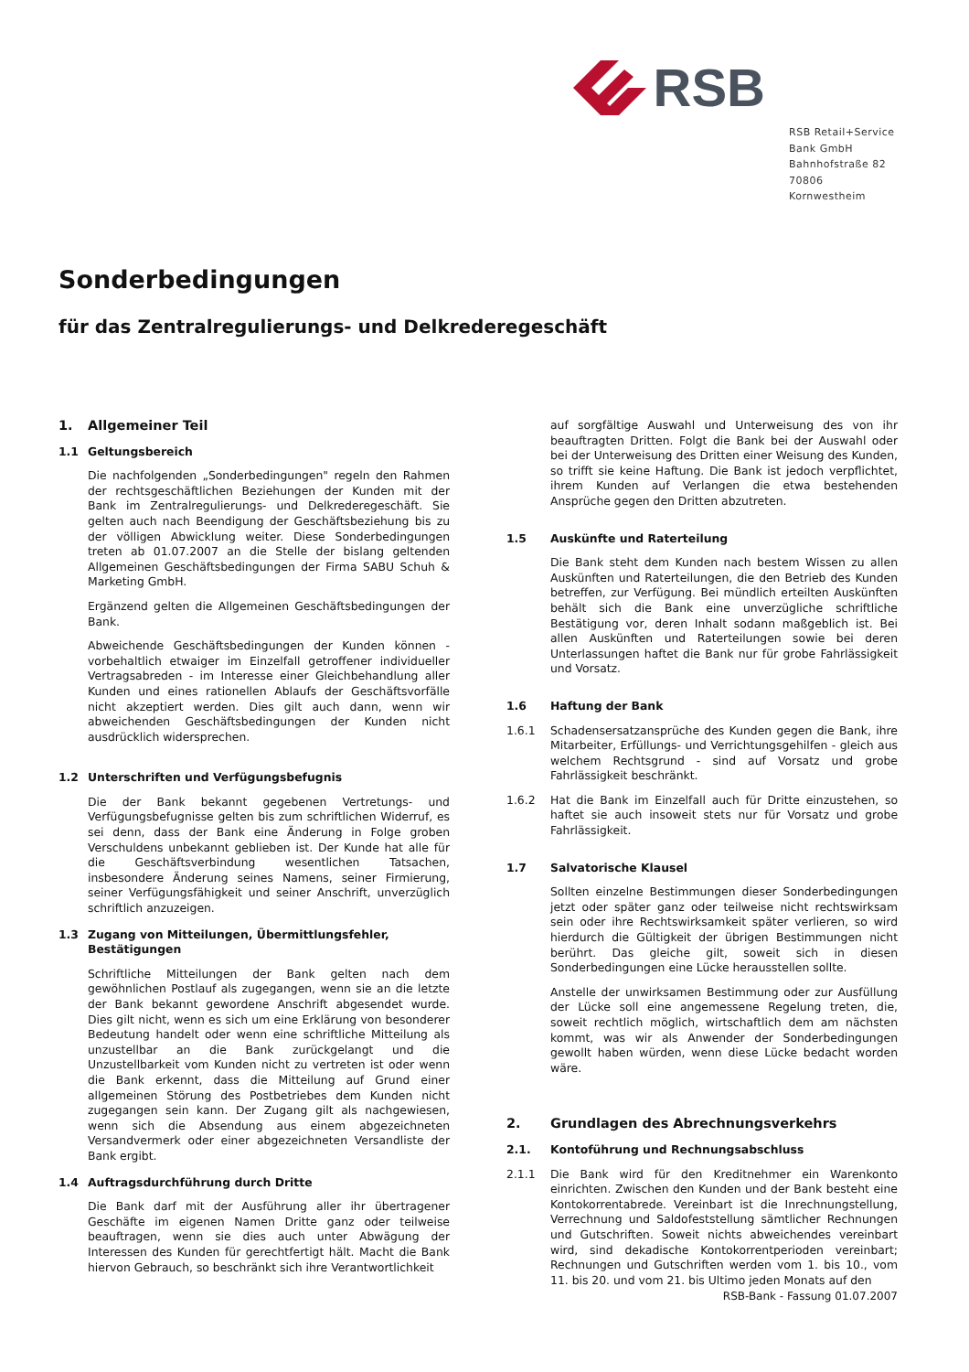RSB
RSB Retail+Service Bank GmbH
Bahnhofstraße 82
70806 Kornwestheim
Sonderbedingungen
für das Zentralregulierungs- und Delkrederegeschäft
1. Allgemeiner Teil
1.1 Geltungsbereich
Die nachfolgenden „Sonderbedingungen" regeln den Rahmen der rechtsgeschäftlichen Beziehungen der Kunden mit der Bank im Zentralregulierungs- und Delkrederegeschäft. Sie gelten auch nach Beendigung der Geschäftsbeziehung bis zu der völligen Abwicklung weiter. Diese Sonderbedingungen treten ab 01.07.2007 an die Stelle der bislang geltenden Allgemeinen Geschäftsbedingungen der Firma SABU Schuh & Marketing GmbH.
Ergänzend gelten die Allgemeinen Geschäftsbedingungen der Bank.
Abweichende Geschäftsbedingungen der Kunden können - vorbehaltlich etwaiger im Einzelfall getroffener individueller Vertragsabreden - im Interesse einer Gleichbehandlung aller Kunden und eines rationellen Ablaufs der Geschäftsvorfälle nicht akzeptiert werden. Dies gilt auch dann, wenn wir abweichenden Geschäftsbedingungen der Kunden nicht ausdrücklich widersprechen.
1.2 Unterschriften und Verfügungsbefugnis
Die der Bank bekannt gegebenen Vertretungs- und Verfügungsbefugnisse gelten bis zum schriftlichen Widerruf, es sei denn, dass der Bank eine Änderung in Folge groben Verschuldens unbekannt geblieben ist. Der Kunde hat alle für die Geschäftsverbindung wesentlichen Tatsachen, insbesondere Änderung seines Namens, seiner Firmierung, seiner Verfügungsfähigkeit und seiner Anschrift, unverzüglich schriftlich anzuzeigen.
1.3 Zugang von Mitteilungen, Übermittlungsfehler, Bestätigungen
Schriftliche Mitteilungen der Bank gelten nach dem gewöhnlichen Postlauf als zugegangen, wenn sie an die letzte der Bank bekannt gewordene Anschrift abgesendet wurde. Dies gilt nicht, wenn es sich um eine Erklärung von besonderer Bedeutung handelt oder wenn eine schriftliche Mitteilung als unzustellbar an die Bank zurückgelangt und die Unzustellbarkeit vom Kunden nicht zu vertreten ist oder wenn die Bank erkennt, dass die Mitteilung auf Grund einer allgemeinen Störung des Postbetriebes dem Kunden nicht zugegangen sein kann. Der Zugang gilt als nachgewiesen, wenn sich die Absendung aus einem abgezeichneten Versandvermerk oder einer abgezeichneten Versandliste der Bank ergibt.
1.4 Auftragsdurchführung durch Dritte
Die Bank darf mit der Ausführung aller ihr übertragener Geschäfte im eigenen Namen Dritte ganz oder teilweise beauftragen, wenn sie dies auch unter Abwägung der Interessen des Kunden für gerechtfertigt hält. Macht die Bank hiervon Gebrauch, so beschränkt sich ihre Verantwortlichkeit
auf sorgfältige Auswahl und Unterweisung des von ihr beauftragten Dritten. Folgt die Bank bei der Auswahl oder bei der Unterweisung des Dritten einer Weisung des Kunden, so trifft sie keine Haftung. Die Bank ist jedoch verpflichtet, ihrem Kunden auf Verlangen die etwa bestehenden Ansprüche gegen den Dritten abzutreten.
1.5 Auskünfte und Raterteilung
Die Bank steht dem Kunden nach bestem Wissen zu allen Auskünften und Raterteilungen, die den Betrieb des Kunden betreffen, zur Verfügung. Bei mündlich erteilten Auskünften behält sich die Bank eine unverzügliche schriftliche Bestätigung vor, deren Inhalt sodann maßgeblich ist. Bei allen Auskünften und Raterteilungen sowie bei deren Unterlassungen haftet die Bank nur für grobe Fahrlässigkeit und Vorsatz.
1.6 Haftung der Bank
1.6.1 Schadensersatzansprüche des Kunden gegen die Bank, ihre Mitarbeiter, Erfüllungs- und Verrichtungsgehilfen - gleich aus welchem Rechtsgrund - sind auf Vorsatz und grobe Fahrlässigkeit beschränkt.
1.6.2 Hat die Bank im Einzelfall auch für Dritte einzustehen, so haftet sie auch insoweit stets nur für Vorsatz und grobe Fahrlässigkeit.
1.7 Salvatorische Klausel
Sollten einzelne Bestimmungen dieser Sonderbedingungen jetzt oder später ganz oder teilweise nicht rechtswirksam sein oder ihre Rechtswirksamkeit später verlieren, so wird hierdurch die Gültigkeit der übrigen Bestimmungen nicht berührt. Das gleiche gilt, soweit sich in diesen Sonderbedingungen eine Lücke herausstellen sollte.
Anstelle der unwirksamen Bestimmung oder zur Ausfüllung der Lücke soll eine angemessene Regelung treten, die, soweit rechtlich möglich, wirtschaftlich dem am nächsten kommt, was wir als Anwender der Sonderbedingungen gewollt haben würden, wenn diese Lücke bedacht worden wäre.
2. Grundlagen des Abrechnungsverkehrs
2.1. Kontoführung und Rechnungsabschluss
2.1.1 Die Bank wird für den Kreditnehmer ein Warenkonto einrichten. Zwischen den Kunden und der Bank besteht eine Kontokorrentabrede. Vereinbart ist die Inrechnungstellung, Verrechnung und Saldofeststellung sämtlicher Rechnungen und Gutschriften. Soweit nichts abweichendes vereinbart wird, sind dekadische Kontokorrentperioden vereinbart; Rechnungen und Gutschriften werden vom 1. bis 10., vom 11. bis 20. und vom 21. bis Ultimo jeden Monats auf den
RSB-Bank - Fassung 01.07.2007